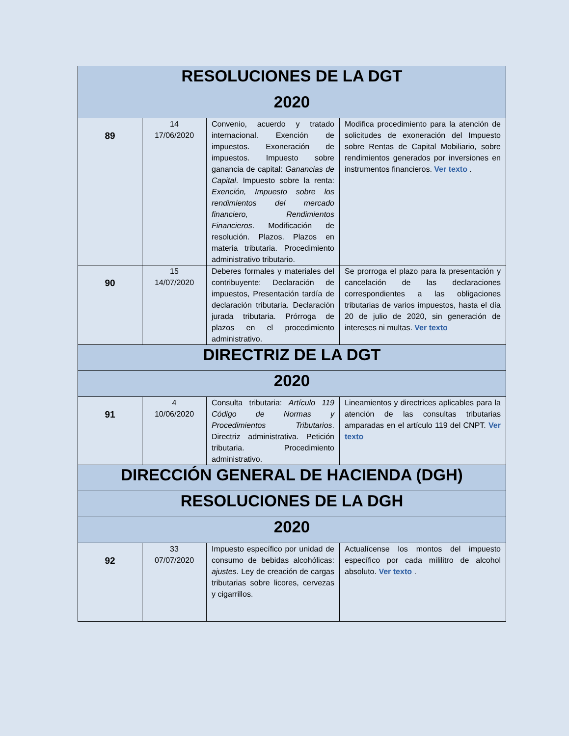| RESOLUCIONES DE LA DGT | | | |
| 2020 | | | |
| 89 | 14 17/06/2020 | Convenio, acuerdo y tratado internacional. Exención de impuestos. Exoneración de impuestos. Impuesto sobre ganancia de capital: Ganancias de Capital . Impuesto sobre la renta: Exención, Impuesto sobre los rendimientos del mercado financiero, Rendimientos Financieros . Modificación de resolución. Plazos. Plazos en materia tributaria. Procedimiento administrativo tributario. | Modifica procedimiento para la atención de solicitudes de exoneración del Impuesto sobre Rentas de Capital Mobiliario, sobre rendimientos generados por inversiones en instrumentos financieros. Ver texto . |
| 90 | 15 14/07/2020 | Deberes formales y materiales del contribuyente: Declaración de impuestos, Presentación tardía de declaración tributaria. Declaración jurada tributaria. Prórroga de plazos en el procedimiento administrativo. | Se prorroga el plazo para la presentación y cancelación de las declaraciones correspondientes a las obligaciones tributarias de varios impuestos, hasta el día 20 de julio de 2020, sin generación de intereses ni multas. Ver texto |
| DIRECTRIZ DE LA DGT | | | |
| 2020 | | | |
| 91 | 4 10/06/2020 | Consulta tributaria: Artículo 119 Código de Normas y Procedimientos Tributarios . Directriz administrativa. Petición tributaria. Procedimiento administrativo. | Lineamientos y directrices aplicables para la atención de las consultas tributarias amparadas en el artículo 119 del CNPT. Ver texto |
| DIRECCIÓN GENERAL DE HACIENDA (DGH) | | | |
| RESOLUCIONES DE LA DGH | | | |
| 2020 | | | |
| 92 | 33 07/07/2020 | Impuesto específico por unidad de consumo de bebidas alcohólicas: ajustes . Ley de creación de cargas tributarias sobre licores, cervezas y cigarrillos. | Actualícense los montos del impuesto específico por cada mililitro de alcohol absoluto. Ver texto . |